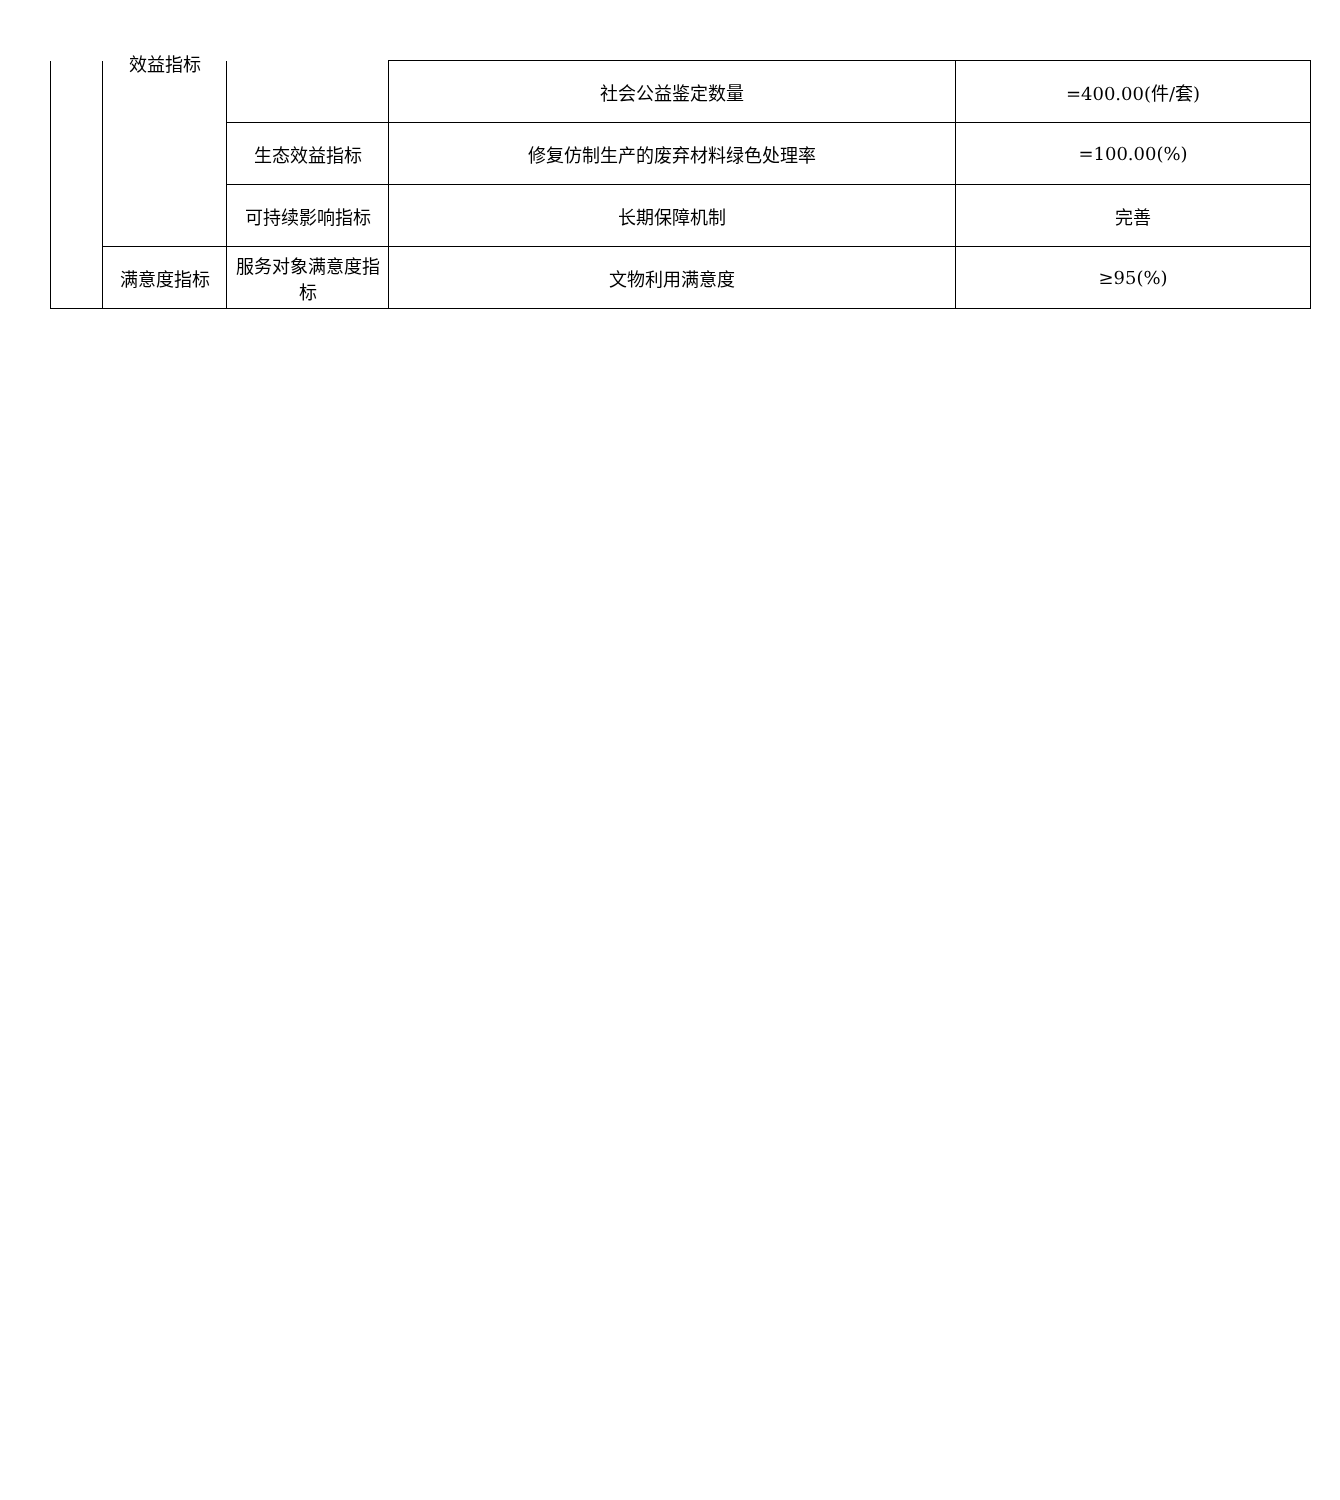| | 效益指标 | | 社会公益鉴定数量 | =400.00(件/套) |
| | | 生态效益指标 | 修复仿制生产的废弃材料绿色处理率 | =100.00(%) |
| | | 可持续影响指标 | 长期保障机制 | 完善 |
| | 满意度指标 | 服务对象满意度指标 | 文物利用满意度 | ≥95(%) |